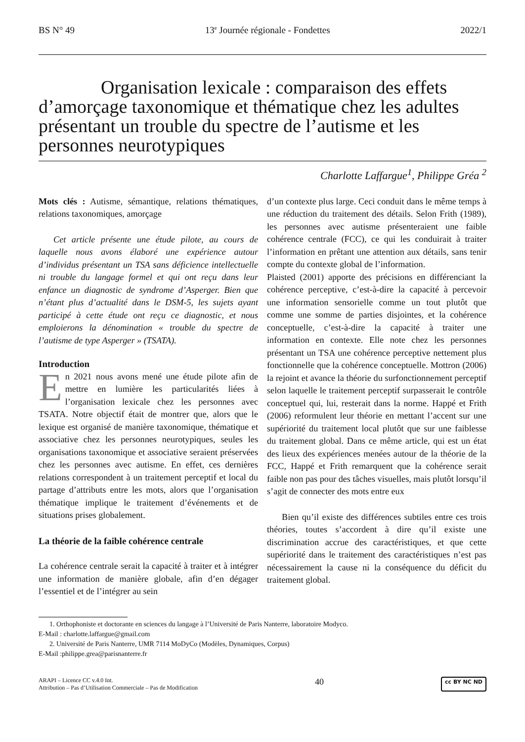BS N° 49 13<sup>e</sup> Journée régionale - Fondettes 2022/1
Organisation lexicale : comparaison des effets d’amorçage taxonomique et thématique chez les adultes présentant un trouble du spectre de l’autisme et les personnes neurotypiques
Charlotte Laffargue<sup>1</sup>, Philippe Gréa <sup>2</sup>
Mots clés : Autisme, sémantique, relations thématiques, relations taxonomiques, amorçage
Cet article présente une étude pilote, au cours de laquelle nous avons élaboré une expérience autour d’individus présentant un TSA sans déficience intellectuelle ni trouble du langage formel et qui ont reçu dans leur enfance un diagnostic de syndrome d’Asperger. Bien que n’étant plus d’actualité dans le DSM-5, les sujets ayant participé à cette étude ont reçu ce diagnostic, et nous emploierons la dénomination « trouble du spectre de l’autisme de type Asperger » (TSATA).
Introduction
En 2021 nous avons mené une étude pilote afin de mettre en lumière les particularités liées à l’organisation lexicale chez les personnes avec TSATA. Notre objectif était de montrer que, alors que le lexique est organisé de manière taxonomique, thématique et associative chez les personnes neurotypiques, seules les organisations taxonomique et associative seraient préservées chez les personnes avec autisme. En effet, ces dernières relations correspondent à un traitement perceptif et local du partage d’attributs entre les mots, alors que l’organisation thématique implique le traitement d’événements et de situations prises globalement.
La théorie de la faible cohérence centrale
La cohérence centrale serait la capacité à traiter et à intégrer une information de manière globale, afin d’en dégager l’essentiel et de l’intégrer au sein
d’un contexte plus large. Ceci conduit dans le même temps à une réduction du traitement des détails. Selon Frith (1989), les personnes avec autisme présenteraient une faible cohérence centrale (FCC), ce qui les conduirait à traiter l’information en prêtant une attention aux détails, sans tenir compte du contexte global de l’information.
Plaisted (2001) apporte des précisions en différenciant la cohérence perceptive, c’est-à-dire la capacité à percevoir une information sensorielle comme un tout plutôt que comme une somme de parties disjointes, et la cohérence conceptuelle, c’est-à-dire la capacité à traiter une information en contexte. Elle note chez les personnes présentant un TSA une cohérence perceptive nettement plus fonctionnelle que la cohérence conceptuelle. Mottron (2006) la rejoint et avance la théorie du surfonctionnement perceptif selon laquelle le traitement perceptif surpasserait le contrôle conceptuel qui, lui, resterait dans la norme. Happé et Frith (2006) reformulent leur théorie en mettant l’accent sur une supériorité du traitement local plutôt que sur une faiblesse du traitement global. Dans ce même article, qui est un état des lieux des expériences menées autour de la théorie de la FCC, Happé et Frith remarquent que la cohérence serait faible non pas pour des tâches visuelles, mais plutôt lorsqu’il s’agit de connecter des mots entre eux
Bien qu’il existe des différences subtiles entre ces trois théories, toutes s’accordent à dire qu’il existe une discrimination accrue des caractéristiques, et que cette supériorité dans le traitement des caractéristiques n’est pas nécessairement la cause ni la conséquence du déficit du traitement global.
1. Orthophoniste et doctorante en sciences du langage à l’Université de Paris Nanterre, laboratoire Modyco.
E-Mail : charlotte.laffargue@gmail.com
2. Université de Paris Nanterre, UMR 7114 MoDyCo (Modèles, Dynamiques, Corpus)
E-Mail :philippe.grea@parisnanterre.fr
ARAPI – Licence CC v.4.0 Int.
Attribution – Pas d’Utilisation Commerciale – Pas de Modification
40
cc BY NC ND